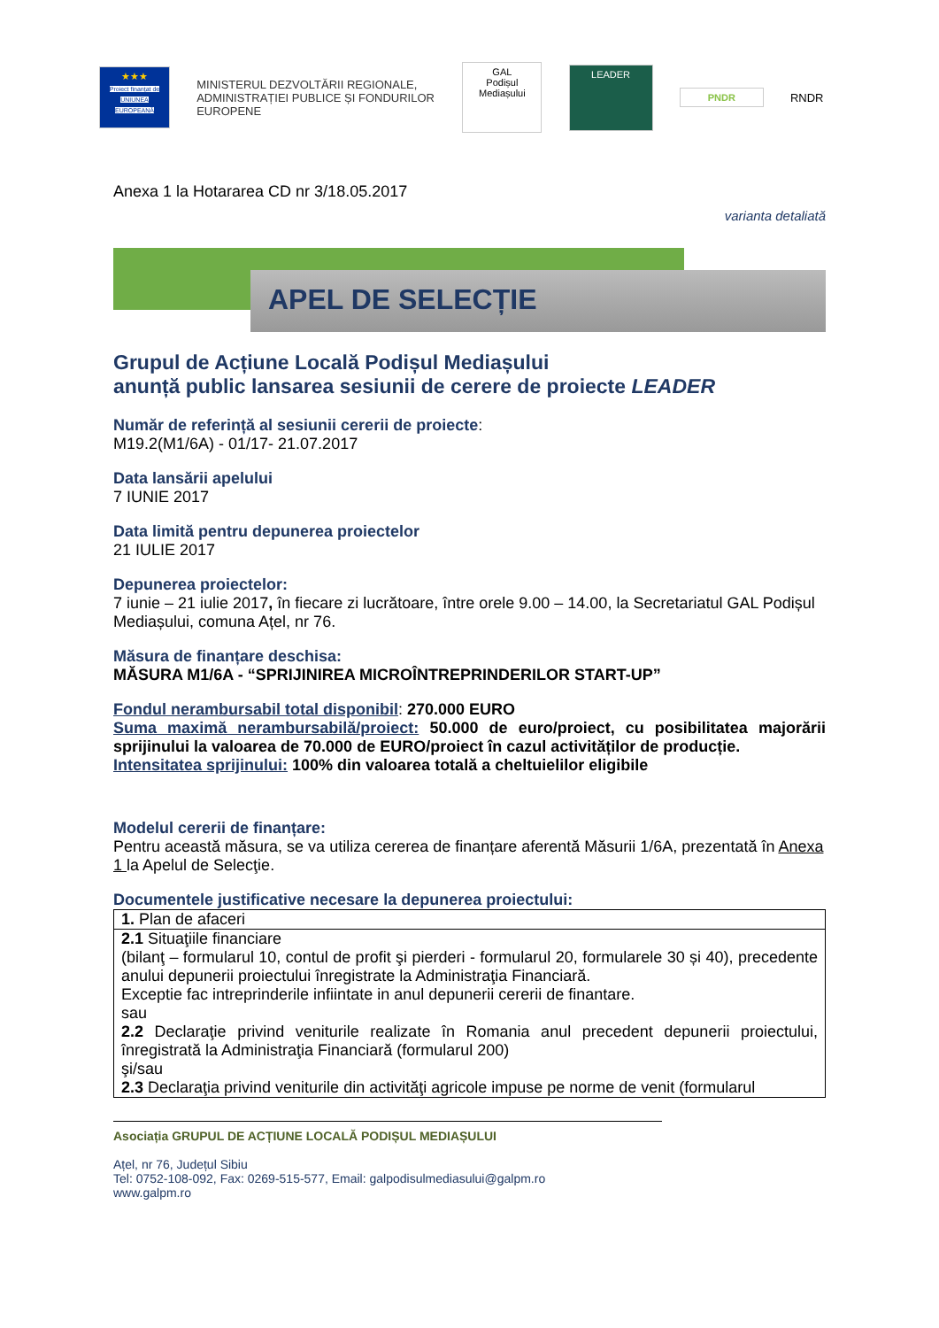★★★
Proiect finanțat de UNIUNEA EUROPEANĂ
MINISTERUL DEZVOLTĂRII REGIONALE, ADMINISTRAȚIEI PUBLICE ȘI FONDURILOR EUROPENE
GAL
Podișul Mediașului
LEADER
PNDR
RNDR
Anexa 1 la Hotararea CD nr 3/18.05.2017
varianta detaliată
APEL DE SELECȚIE
Grupul de Acțiune Locală Podișul Mediașului
anunță public lansarea sesiunii de cerere de proiecte LEADER
Număr de referință al sesiunii cererii de proiecte:
M19.2(M1/6A) - 01/17- 21.07.2017
Data lansării apelului
7 IUNIE 2017
Data limită pentru depunerea proiectelor
21 IULIE 2017
Depunerea proiectelor:
7 iunie – 21 iulie 2017, în fiecare zi lucrătoare, între orele 9.00 – 14.00, la Secretariatul GAL Podișul Mediașului, comuna Ațel, nr 76.
Măsura de finanțare deschisa:
MĂSURA M1/6A - “SPRIJINIREA MICROÎNTREPRINDERILOR START-UP”
Fondul nerambursabil total disponibil: 270.000 EURO
Suma maximă nerambursabilă/proiect: 50.000 de euro/proiect, cu posibilitatea majorării sprijinului la valoarea de 70.000 de EURO/proiect în cazul activităților de producție.
Intensitatea sprijinului: 100% din valoarea totală a cheltuielilor eligibile
Modelul cererii de finanțare:
Pentru această măsura, se va utiliza cererea de finanțare aferentă Măsurii 1/6A, prezentată în Anexa 1 la Apelul de Selecţie.
Documentele justificative necesare la depunerea proiectului:
| 1. Plan de afaceri |
| 2.1 Situaţiile financiare (bilanţ – formularul 10, contul de profit şi pierderi - formularul 20, formularele 30 și 40), precedente anului depunerii proiectului înregistrate la Administraţia Financiară. Exceptie fac intreprinderile infiintate in anul depunerii cererii de finantare. sau 2.2 Declaraţie privind veniturile realizate în Romania anul precedent depunerii proiectului, înregistrată la Administraţia Financiară (formularul 200) şi/sau 2.3 Declaraţia privind veniturile din activităţi agricole impuse pe norme de venit (formularul |
Asociația GRUPUL DE ACȚIUNE LOCALĂ PODIȘUL MEDIAȘULUI
Ațel, nr 76, Județul Sibiu
Tel: 0752-108-092, Fax: 0269-515-577, Email: galpodisulmediasului@galpm.ro
www.galpm.ro